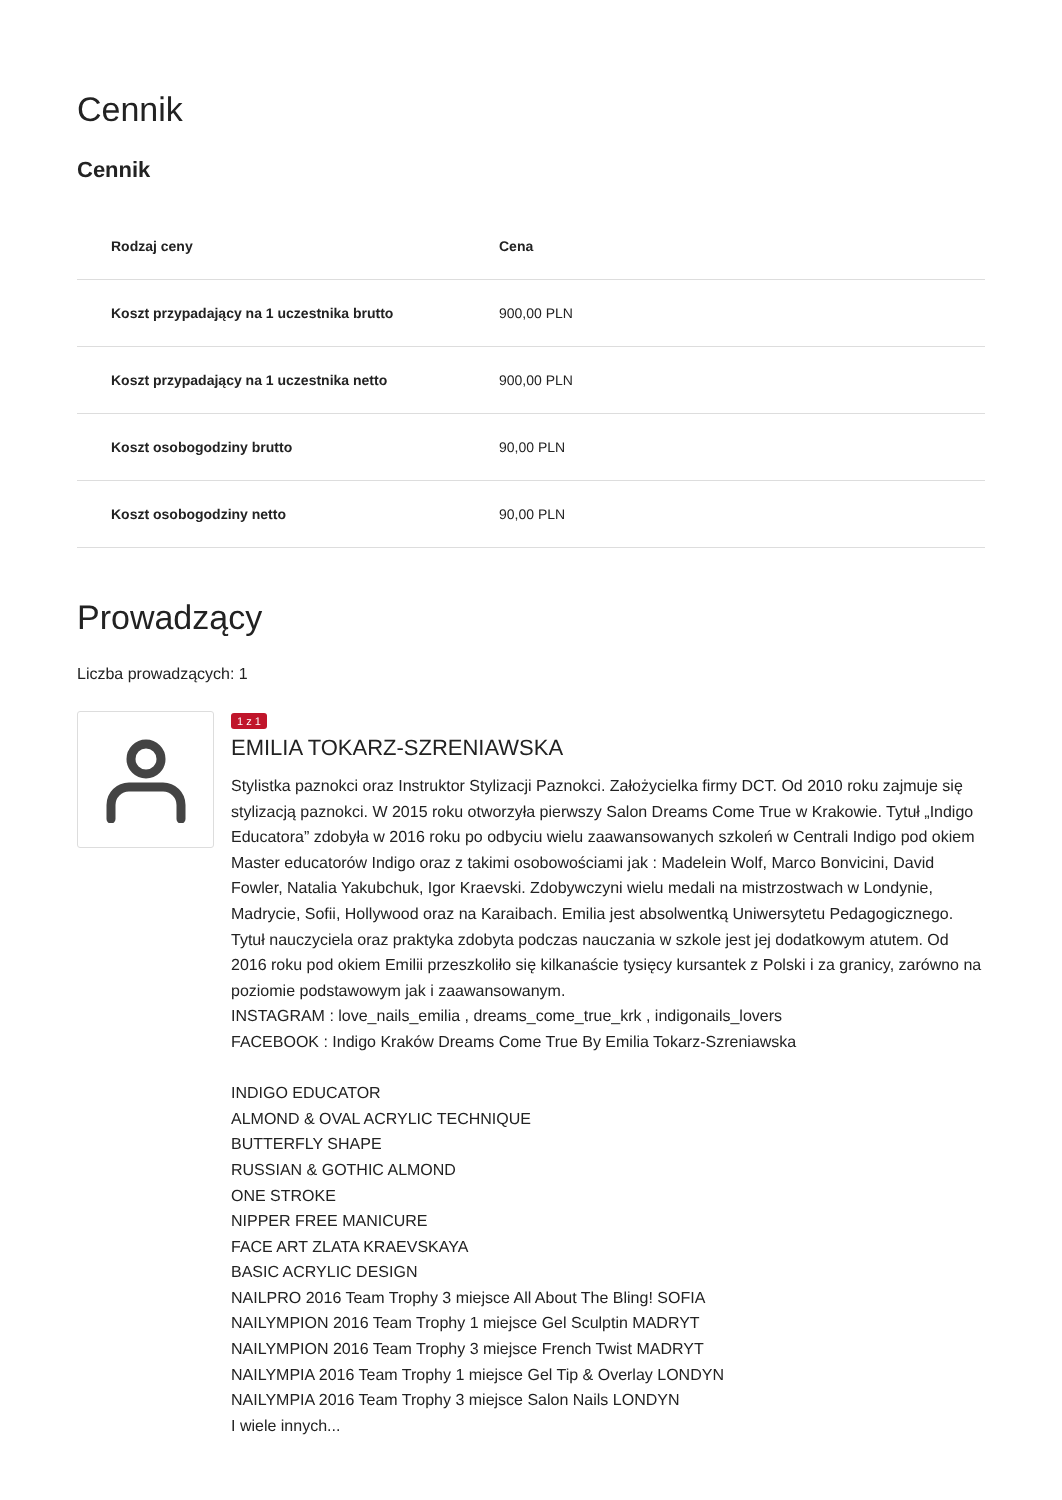Cennik
Cennik
| Rodzaj ceny | Cena |
| --- | --- |
| Koszt przypadający na 1 uczestnika brutto | 900,00 PLN |
| Koszt przypadający na 1 uczestnika netto | 900,00 PLN |
| Koszt osobogodziny brutto | 90,00 PLN |
| Koszt osobogodziny netto | 90,00 PLN |
Prowadzący
Liczba prowadzących: 1
1 z 1
EMILIA TOKARZ-SZRENIAWSKA
Stylistka paznokci oraz Instruktor Stylizacji Paznokci. Założycielka firmy DCT. Od 2010 roku zajmuje się stylizacją paznokci. W 2015 roku otworzyła pierwszy Salon Dreams Come True w Krakowie. Tytuł „Indigo Educatora” zdobyła w 2016 roku po odbyciu wielu zaawansowanych szkoleń w Centrali Indigo pod okiem Master educatorów Indigo oraz z takimi osobowościami jak : Madelein Wolf, Marco Bonvicini, David Fowler, Natalia Yakubchuk, Igor Kraevski. Zdobywczyni wielu medali na mistrzostwach w Londynie, Madrycie, Sofii, Hollywood oraz na Karaibach. Emilia jest absolwentką Uniwersytetu Pedagogicznego. Tytuł nauczyciela oraz praktyka zdobyta podczas nauczania w szkole jest jej dodatkowym atutem. Od 2016 roku pod okiem Emilii przeszkoliło się kilkanaście tysięcy kursantek z Polski i za granicy, zarówno na poziomie podstawowym jak i zaawansowanym.
INSTAGRAM : love_nails_emilia , dreams_come_true_krk , indigonails_lovers
FACEBOOK : Indigo Kraków Dreams Come True By Emilia Tokarz-Szreniawska
INDIGO EDUCATOR
ALMOND & OVAL ACRYLIC TECHNIQUE
BUTTERFLY SHAPE
RUSSIAN & GOTHIC ALMOND
ONE STROKE
NIPPER FREE MANICURE
FACE ART ZLATA KRAEVSKAYA
BASIC ACRYLIC DESIGN
NAILPRO 2016 Team Trophy 3 miejsce All About The Bling! SOFIA
NAILYMPION 2016 Team Trophy 1 miejsce Gel Sculptin MADRYT
NAILYMPION 2016 Team Trophy 3 miejsce French Twist MADRYT
NAILYMPIA 2016 Team Trophy 1 miejsce Gel Tip & Overlay LONDYN
NAILYMPIA 2016 Team Trophy 3 miejsce Salon Nails LONDYN
I wiele innych...